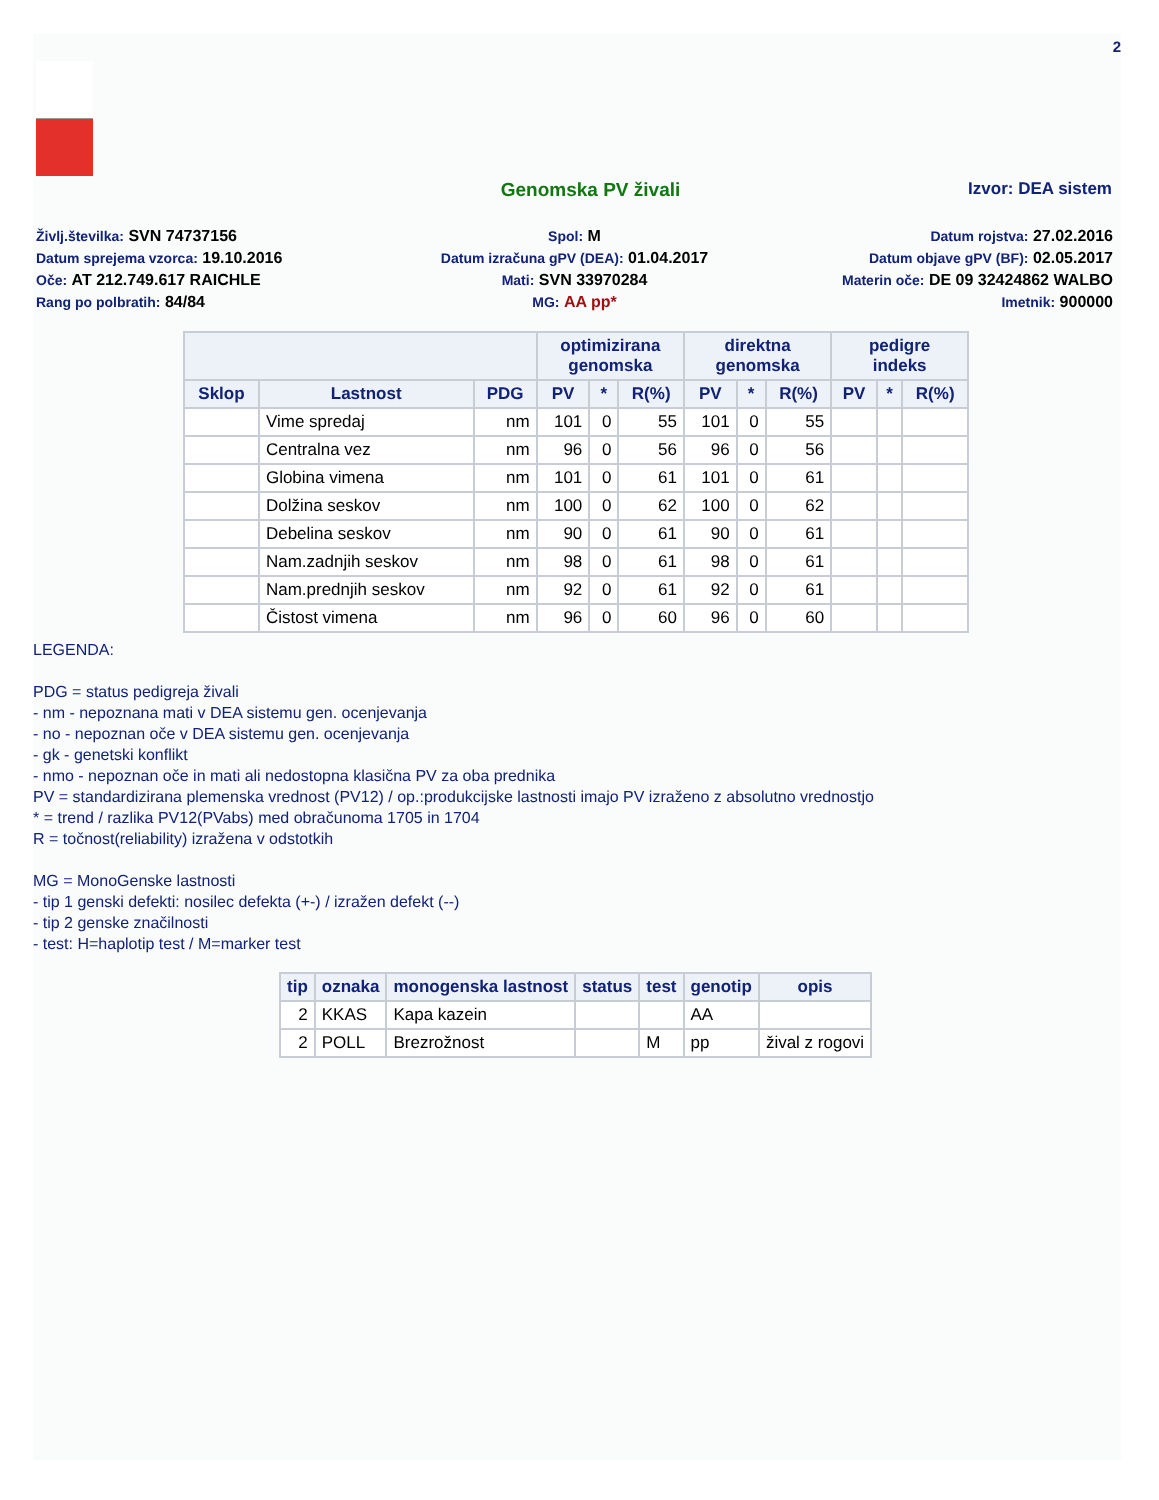2
Genomska PV živali Izvor: DEA sistem
Življ.številka: SVN 74737156
Spol: M
Datum rojstva: 27.02.2016
Datum sprejema vzorca: 19.10.2016
Datum izračuna gPV (DEA): 01.04.2017
Datum objave gPV (BF): 02.05.2017
Oče: AT 212.749.617 RAICHLE
Mati: SVN 33970284
Materin oče: DE 09 32424862 WALBO
Rang po polbratih: 84/84
MG: AA pp*
Imetnik: 900000
| | | | optimizirana genomska | | | direktna genomska | | | pedigre indeks | | |
| --- | --- | --- | --- | --- | --- | --- | --- | --- | --- | --- | --- |
| Sklop | Lastnost | PDG | PV | * | R(%) | PV | * | R(%) | PV | * | R(%) |
| | Vime spredaj | nm | 101 | 0 | 55 | 101 | 0 | 55 | | | |
| | Centralna vez | nm | 96 | 0 | 56 | 96 | 0 | 56 | | | |
| | Globina vimena | nm | 101 | 0 | 61 | 101 | 0 | 61 | | | |
| | Dolžina seskov | nm | 100 | 0 | 62 | 100 | 0 | 62 | | | |
| | Debelina seskov | nm | 90 | 0 | 61 | 90 | 0 | 61 | | | |
| | Nam.zadnjih seskov | nm | 98 | 0 | 61 | 98 | 0 | 61 | | | |
| | Nam.prednjih seskov | nm | 92 | 0 | 61 | 92 | 0 | 61 | | | |
| | Čistost vimena | nm | 96 | 0 | 60 | 96 | 0 | 60 | | | |
LEGENDA:
PDG = status pedigreja živali
- nm - nepoznana mati v DEA sistemu gen. ocenjevanja
- no - nepoznan oče v DEA sistemu gen. ocenjevanja
- gk - genetski konflikt
- nmo - nepoznan oče in mati ali nedostopna klasična PV za oba prednika
PV = standardizirana plemenska vrednost (PV12) / op.:produkcijske lastnosti imajo PV izraženo z absolutno vrednostjo
* = trend / razlika PV12(PVabs) med obračunoma 1705 in 1704
R = točnost(reliability) izražena v odstotkih
MG = MonoGenske lastnosti
- tip 1 genski defekti: nosilec defekta (+-) / izražen defekt (--)
- tip 2 genske značilnosti
- test: H=haplotip test / M=marker test
| tip | oznaka | monogenska lastnost | status | test | genotip | opis |
| --- | --- | --- | --- | --- | --- | --- |
| 2 | KKAS | Kapa kazein | | | AA | |
| 2 | POLL | Brezrožnost | | M | pp | žival z rogovi |